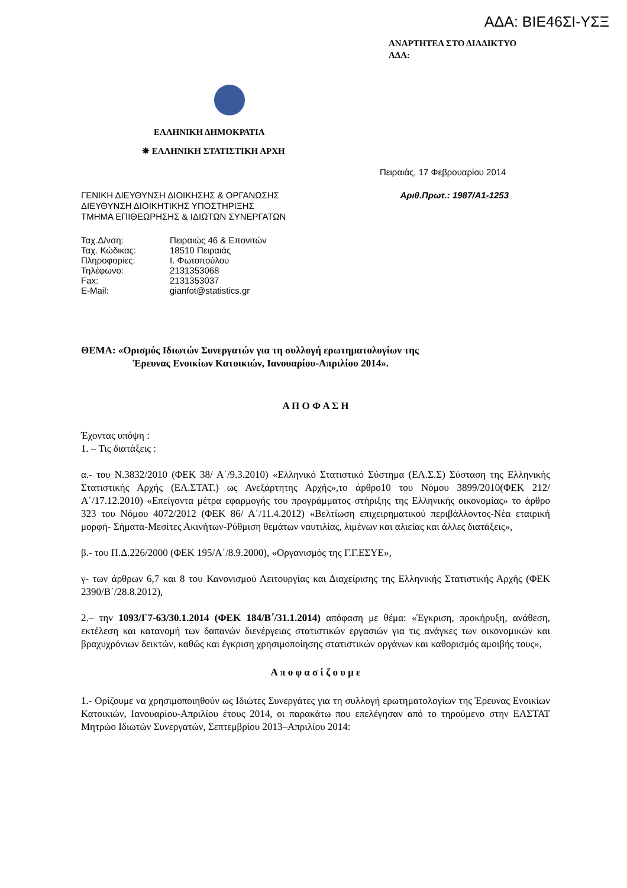ΑΔΑ: ΒΙΕ46ΣΙ-ΥΣΞ
ΑΝΑΡΤΗΤΕΑ ΣΤΟ ΔΙΑΔΙΚΤΥΟ
ΑΔΑ:
ΕΛΛΗΝΙΚΗ ΔΗΜΟΚΡΑΤΙΑ
✵ ΕΛΛΗΝΙΚΗ ΣΤΑΤΙΣΤΙΚΗ ΑΡΧΗ
Πειραιάς, 17 Φεβρουαρίου 2014
ΓΕΝΙΚΗ ΔΙΕΥΘΥΝΣΗ ΔΙΟΙΚΗΣΗΣ & ΟΡΓΑΝΩΣΗΣ
ΔΙΕΥΘΥΝΣΗ ΔΙΟΙΚΗΤΙΚΗΣ ΥΠΟΣΤΗΡΙΞΗΣ
ΤΜΗΜΑ ΕΠΙΘΕΩΡΗΣΗΣ & ΙΔΙΩΤΩΝ ΣΥΝΕΡΓΑΤΩΝ
Αριθ.Πρωτ.: 1987/Α1-1253
| Ταχ.Δ/νση: | Πειραιώς 46 & Επονιτών |
| Ταχ. Κώδικας: | 18510 Πειραιάς |
| Πληροφορίες: | Ι. Φωτοπούλου |
| Τηλέφωνο: | 2131353068 |
| Fax: | 2131353037 |
| E-Mail: | gianfot@statistics.gr |
ΘΕΜΑ: «Ορισμός Ιδιωτών Συνεργατών για τη συλλογή ερωτηματολογίων της
Έρευνας Ενοικίων Κατοικιών, Ιανουαρίου-Απριλίου 2014».
Α Π Ο Φ Α Σ Η
Έχοντας υπόψη :
1. – Τις διατάξεις :
α.- του Ν.3832/2010 (ΦΕΚ 38/ Α΄/9.3.2010) «Ελληνικό Στατιστικό Σύστημα (ΕΛ.Σ.Σ) Σύσταση της Ελληνικής Στατιστικής Αρχής (ΕΛ.ΣΤΑΤ.) ως Ανεξάρτητης Αρχής»,το άρθρο10 του Νόμου 3899/2010(ΦΕΚ 212/ Α΄/17.12.2010) «Επείγοντα μέτρα εφαρμογής του προγράμματος στήριξης της Ελληνικής οικονομίας» το άρθρο 323 του Νόμου 4072/2012 (ΦΕΚ 86/ Α΄/11.4.2012) «Βελτίωση επιχειρηματικού περιβάλλοντος-Νέα εταιρική μορφή- Σήματα-Μεσίτες Ακινήτων-Ρύθμιση θεμάτων ναυτιλίας, λιμένων και αλιείας και άλλες διατάξεις»,
β.- του Π.Δ.226/2000 (ΦΕΚ 195/Α΄/8.9.2000), «Οργανισμός της Γ.Γ.ΕΣΥΕ»,
γ- των άρθρων 6,7 και 8 του Κανονισμού Λειτουργίας και Διαχείρισης της Ελληνικής Στατιστικής Αρχής (ΦΕΚ 2390/Β΄/28.8.2012),
2.– την 1093/Γ7-63/30.1.2014 (ΦΕΚ 184/Β΄/31.1.2014) απόφαση με θέμα: «Έγκριση, προκήρυξη, ανάθεση, εκτέλεση και κατανομή των δαπανών διενέργειας στατιστικών εργασιών για τις ανάγκες των οικονομικών και βραχυχρόνιων δεικτών, καθώς και έγκριση χρησιμοποίησης στατιστικών οργάνων και καθορισμός αμοιβής τους»,
Α π ο φ α σ ί ζ ο υ μ ε
1.- Ορίζουμε να χρησιμοποιηθούν ως Ιδιώτες Συνεργάτες για τη συλλογή ερωτηματολογίων της Έρευνας Ενοικίων Κατοικιών, Ιανουαρίου-Απριλίου έτους 2014, οι παρακάτω που επελέγησαν από το τηρούμενο στην ΕΛΣΤΑΤ Μητρώο Ιδιωτών Συνεργατών, Σεπτεμβρίου 2013–Απριλίου 2014: